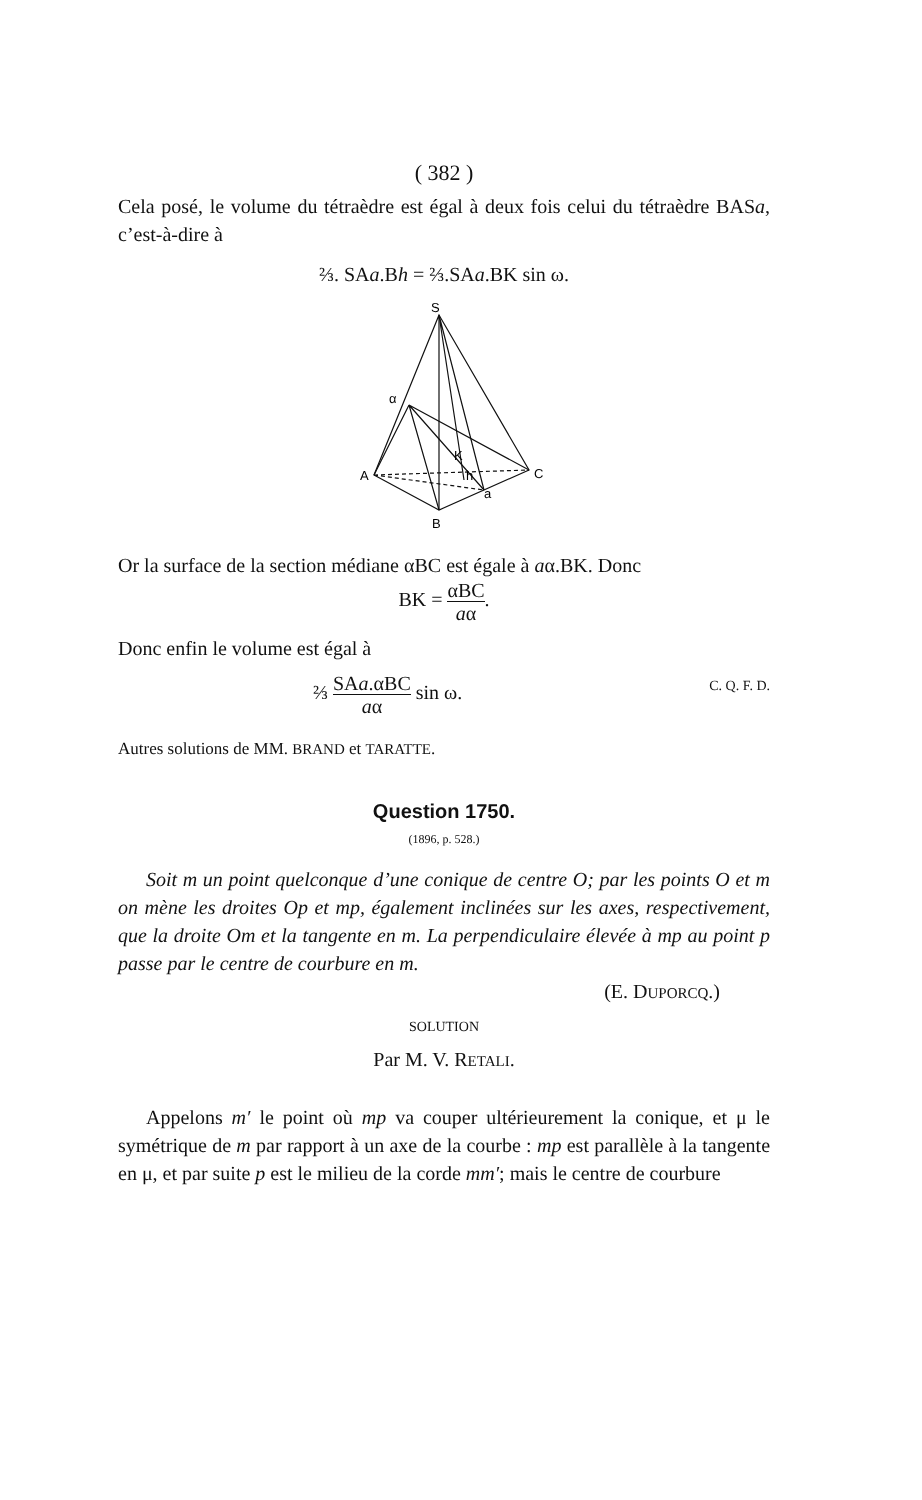( 382 )
Cela posé, le volume du tétraèdre est égal à deux fois celui du tétraèdre BASa, c’est-à-dire à
⅔. SAa.Bh = ⅔.SAa.BK sin ω.
S
α
A
C
B
K
h
a
Or la surface de la section médiane αBC est égale à aα.BK. Donc
BK = αBC aα.
Donc enfin le volume est égal à
⅔ SAa.αBC aα sin ω. C. Q. F. D.
Autres solutions de MM. BRAND et TARATTE.
Question 1750.
(1896, p. 528.)
Soit m un point quelconque d’une conique de centre O; par les points O et m on mène les droites Op et mp, également inclinées sur les axes, respectivement, que la droite Om et la tangente en m. La perpendiculaire élevée à mp au point p passe par le centre de courbure en m.
(E. DUPORCQ.)
SOLUTION
Par M. V. RETALI.
Appelons m′ le point où mp va couper ultérieurement la conique, et μ le symétrique de m par rapport à un axe de la courbe : mp est parallèle à la tangente en μ, et par suite p est le milieu de la corde mm′; mais le centre de courbure